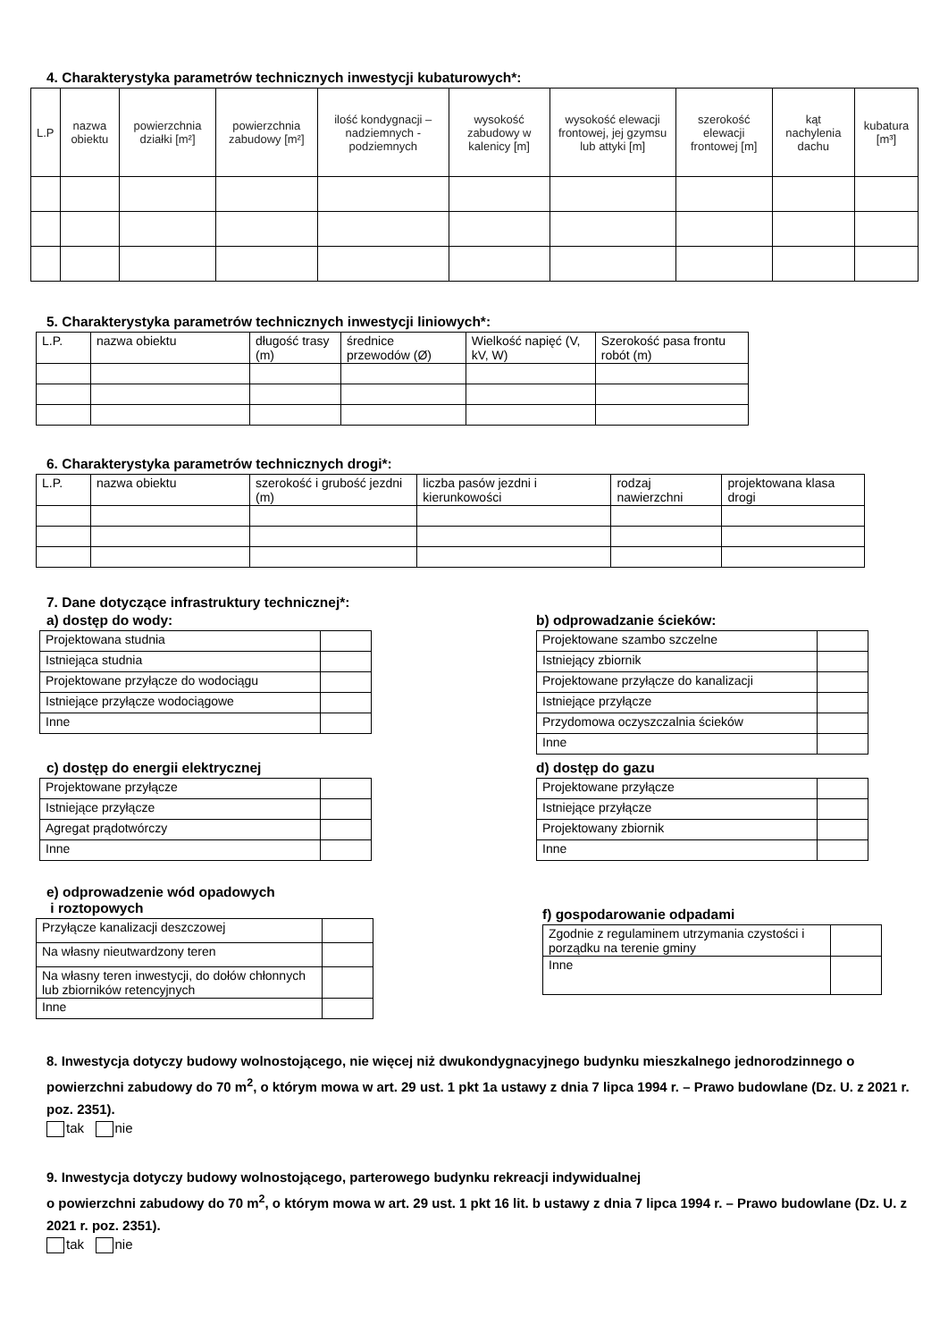4. Charakterystyka parametrów technicznych inwestycji kubaturowych*:
| L.P | nazwa obiektu | powierzchnia działki [m²] | powierzchnia zabudowy [m²] | ilość kondygnacji – nadziemnych - podziemnych | wysokość zabudowy w kalenicy [m] | wysokość elewacji frontowej, jej gzymsu lub attyki [m] | szerokość elewacji frontowej [m] | kąt nachylenia dachu | kubatura [m³] |
| --- | --- | --- | --- | --- | --- | --- | --- | --- | --- |
5. Charakterystyka parametrów technicznych inwestycji liniowych*:
| L.P. | nazwa obiektu | długość trasy (m) | średnice przewodów (Ø) | Wielkość napięć (V, kV, W) | Szerokość pasa frontu robót (m) |
6. Charakterystyka parametrów technicznych drogi*:
| L.P. | nazwa obiektu | szerokość i grubość jezdni (m) | liczba pasów jezdni i kierunkowości | rodzaj nawierzchni | projektowana klasa drogi |
7. Dane dotyczące infrastruktury technicznej*:
a) dostęp do wody:
| Projektowana studnia | |
| Istniejąca studnia | |
| Projektowane przyłącze do wodociągu | |
| Istniejące przyłącze wodociągowe | |
| Inne | |
b) odprowadzanie ścieków:
| Projektowane szambo szczelne | |
| Istniejący zbiornik | |
| Projektowane przyłącze do kanalizacji | |
| Istniejące przyłącze | |
| Przydomowa oczyszczalnia ścieków | |
| Inne | |
c) dostęp do energii elektrycznej
| Projektowane przyłącze | |
| Istniejące przyłącze | |
| Agregat prądotwórczy | |
| Inne | |
d) dostęp do gazu
| Projektowane przyłącze | |
| Istniejące przyłącze | |
| Projektowany zbiornik | |
| Inne | |
e) odprowadzenie wód opadowych
i roztopowych
| Przyłącze kanalizacji deszczowej | |
| Na własny nieutwardzony teren | |
| Na własny teren inwestycji, do dołów chłonnych lub zbiorników retencyjnych | |
| Inne | |
f) gospodarowanie odpadami
| Zgodnie z regulaminem utrzymania czystości i porządku na terenie gminy | |
| Inne | |
8. Inwestycja dotyczy budowy wolnostojącego, nie więcej niż dwukondygnacyjnego budynku mieszkalnego jednorodzinnego o powierzchni zabudowy do 70 m<sup>2</sup>, o którym mowa w art. 29 ust. 1 pkt 1a ustawy z dnia 7 lipca 1994 r. – Prawo budowlane (Dz. U. z 2021 r. poz. 2351).
tak nie
9. Inwestycja dotyczy budowy wolnostojącego, parterowego budynku rekreacji indywidualnej
o powierzchni zabudowy do 70 m<sup>2</sup>, o którym mowa w art. 29 ust. 1 pkt 16 lit. b ustawy z dnia 7 lipca 1994 r. – Prawo budowlane (Dz. U. z 2021 r. poz. 2351).
tak nie